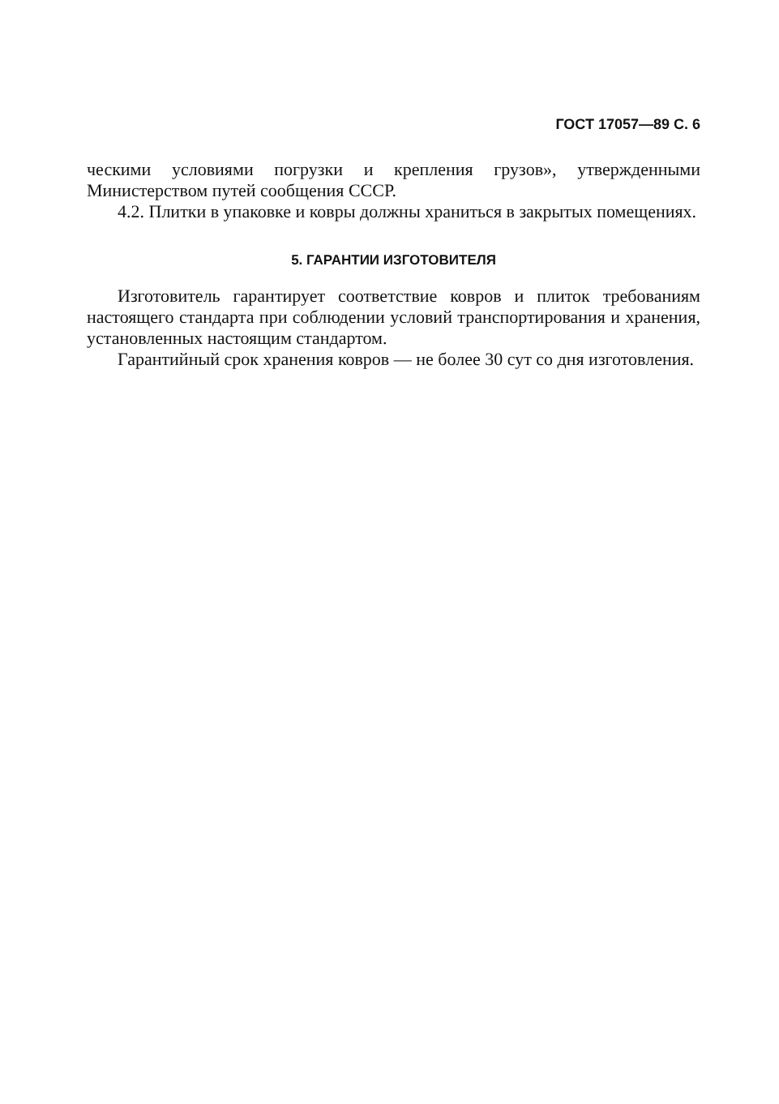ГОСТ 17057—89 С. 6
ческими условиями погрузки и крепления грузов», утвержденными Министерством путей сообщения СССР.
4.2. Плитки в упаковке и ковры должны храниться в закрытых помещениях.
5. ГАРАНТИИ ИЗГОТОВИТЕЛЯ
Изготовитель гарантирует соответствие ковров и плиток требованиям настоящего стандарта при соблюдении условий транспортирования и хранения, установленных настоящим стандартом.
Гарантийный срок хранения ковров — не более 30 сут со дня изготовления.